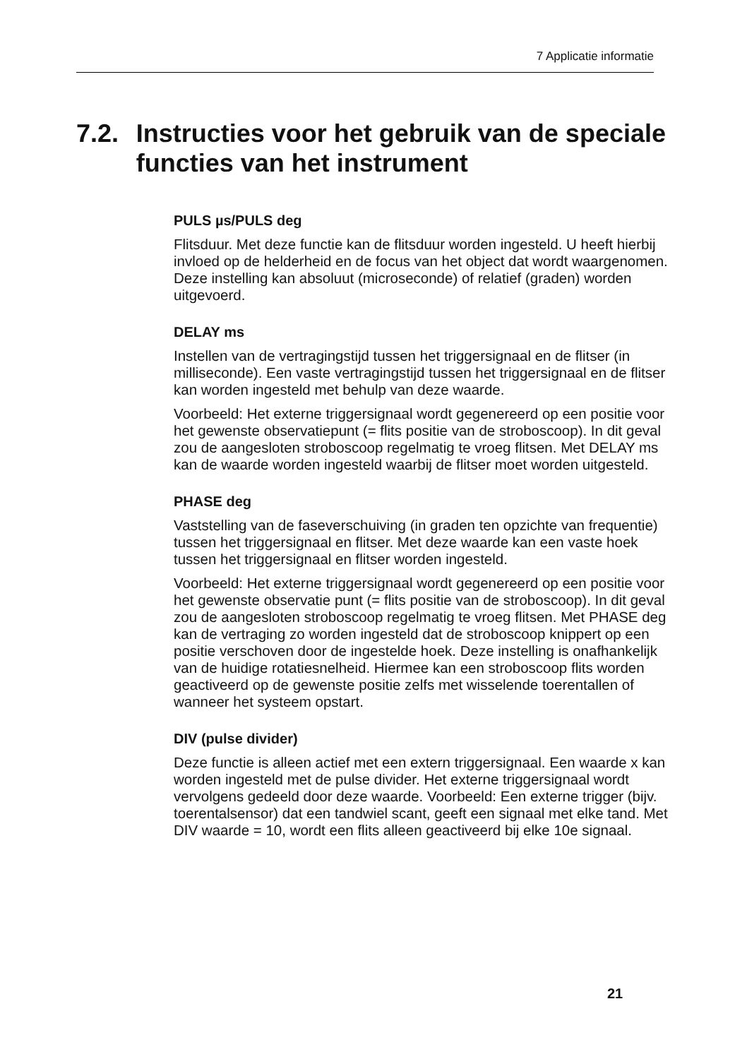7 Applicatie informatie
7.2. Instructies voor het gebruik van de speciale functies van het instrument
PULS µs/PULS deg
Flitsduur. Met deze functie kan de flitsduur worden ingesteld. U heeft hierbij invloed op de helderheid en de focus van het object dat wordt waargenomen. Deze instelling kan absoluut (microseconde) of relatief (graden) worden uitgevoerd.
DELAY ms
Instellen van de vertragingstijd tussen het triggersignaal en de flitser (in milliseconde). Een vaste vertragingstijd tussen het triggersignaal en de flitser kan worden ingesteld met behulp van deze waarde.
Voorbeeld: Het externe triggersignaal wordt gegenereerd op een positie voor het gewenste observatiepunt (= flits positie van de stroboscoop). In dit geval zou de aangesloten stroboscoop regelmatig te vroeg flitsen. Met DELAY ms kan de waarde worden ingesteld waarbij de flitser moet worden uitgesteld.
PHASE deg
Vaststelling van de faseverschuiving (in graden ten opzichte van frequentie) tussen het triggersignaal en flitser. Met deze waarde kan een vaste hoek tussen het triggersignaal en flitser worden ingesteld.
Voorbeeld: Het externe triggersignaal wordt gegenereerd op een positie voor het gewenste observatie punt (= flits positie van de stroboscoop). In dit geval zou de aangesloten stroboscoop regelmatig te vroeg flitsen. Met PHASE deg kan de vertraging zo worden ingesteld dat de stroboscoop knippert op een positie verschoven door de ingestelde hoek. Deze instelling is onafhankelijk van de huidige rotatiesnelheid. Hiermee kan een stroboscoop flits worden geactiveerd op de gewenste positie zelfs met wisselende toerentallen of wanneer het systeem opstart.
DIV (pulse divider)
Deze functie is alleen actief met een extern triggersignaal. Een waarde x kan worden ingesteld met de pulse divider. Het externe triggersignaal wordt vervolgens gedeeld door deze waarde. Voorbeeld: Een externe trigger (bijv. toerentalsensor) dat een tandwiel scant, geeft een signaal met elke tand. Met DIV waarde = 10, wordt een flits alleen geactiveerd bij elke 10e signaal.
21